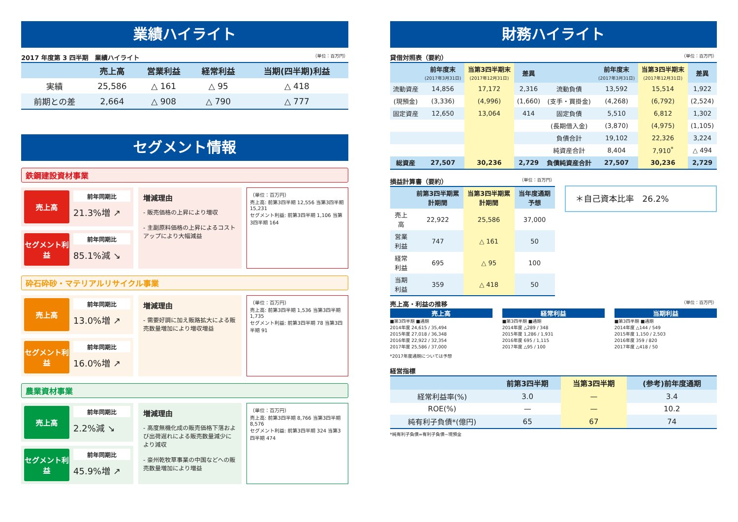業績ハイライト
2017 年度第 3 四半期　業績ハイライト （単位：百万円）
| | 売上高 | 営業利益 | 経常利益 | 当期(四半期)利益 |
| --- | --- | --- | --- | --- |
| 実績 | 25,586 | △ 161 | △ 95 | △ 418 |
| 前期との差 | 2,664 | △ 908 | △ 790 | △ 777 |
セグメント情報
鉄鋼建設資材事業
売上高
前年同期比
21.3%増 ↗
セグメント利益
前年同期比
85.1%減 ↘
増減理由
- 販売価格の上昇により増収
- 主副原料価格の上昇によるコストアップにより大幅減益
（単位：百万円）
売上高: 前第3四半期 12,556 当第3四半期 15,231
セグメント利益: 前第3四半期 1,106 当第3四半期 164
砕石砕砂・マテリアルリサイクル事業
売上高
前年同期比
13.0%増 ↗
セグメント利益
前年同期比
16.0%増 ↗
増減理由
- 需要好調に加え販路拡大による販売数量増加により増収増益
（単位：百万円）
売上高: 前第3四半期 1,536 当第3四半期 1,735
セグメント利益: 前第3四半期 78 当第3四半期 91
農業資材事業
売上高
前年同期比
2.2%減 ↘
セグメント利益
前年同期比
45.9%増 ↗
増減理由
- 高度無機化成の販売価格下落および出荷遅れによる販売数量減少により減収
- 豪州乾牧草事業の中国などへの販売数量増加により増益
（単位：百万円）
売上高: 前第3四半期 8,766 当第3四半期 8,576
セグメント利益: 前第3四半期 324 当第3四半期 474
財務ハイライト
貸借対照表（要約） （単位：百万円）
| | 前年度末 (2017年3月31日) | 当第3四半期末 (2017年12月31日) | 差異 | | 前年度末 (2017年3月31日) | 当第3四半期末 (2017年12月31日) | 差異 |
| --- | --- | --- | --- | --- | --- | --- | --- |
| 流動資産 | 14,856 | 17,172 | 2,316 | 流動負債 | 13,592 | 15,514 | 1,922 |
| (現預金) | (3,336) | (4,996) | (1,660) | (支手・買掛金) | (4,268) | (6,792) | (2,524) |
| 固定資産 | 12,650 | 13,064 | 414 | 固定負債 | 5,510 | 6,812 | 1,302 |
| | | | | (長期借入金) | (3,870) | (4,975) | (1,105) |
| | | | | 負債合計 | 19,102 | 22,326 | 3,224 |
| | | | | 純資産合計 | 8,404 | 7,910<sup>*</sup> | △ 494 |
| 総資産 | 27,507 | 30,236 | 2,729 | 負債純資産合計 | 27,507 | 30,236 | 2,729 |
損益計算書（要約） （単位：百万円）
| | 前第3四半期累計期間 | 当第3四半期累計期間 | 当年度通期予想 |
| --- | --- | --- | --- |
| 売上高 | 22,922 | 25,586 | 37,000 |
| 営業利益 | 747 | △ 161 | 50 |
| 経常利益 | 695 | △ 95 | 100 |
| 当期利益 | 359 | △ 418 | 50 |
＊自己資本比率　26.2%
売上高・利益の推移 （単位：百万円）
売上高
■第3四半期 ■通期
2014年度 24,615 / 35,494
2015年度 27,018 / 36,348
2016年度 22,922 / 32,354
2017年度 25,586 / 37,000
経常利益
■第3四半期 ■通期
2014年度 △289 / 348
2015年度 1,286 / 1,931
2016年度 695 / 1,115
2017年度 △95 / 100
当期利益
■第3四半期 ■通期
2014年度 △144 / 549
2015年度 1,150 / 2,503
2016年度 359 / 820
2017年度 △418 / 50
*2017年度通期については予想
経営指標
| | 前第3四半期 | 当第3四半期 | (参考)前年度通期 |
| --- | --- | --- | --- |
| 経常利益率(%) | 3.0 | — | 3.4 |
| ROE(%) | — | — | 10.2 |
| 純有利子負債*(億円) | 65 | 67 | 74 |
*純有利子負債=有利子負債−現預金